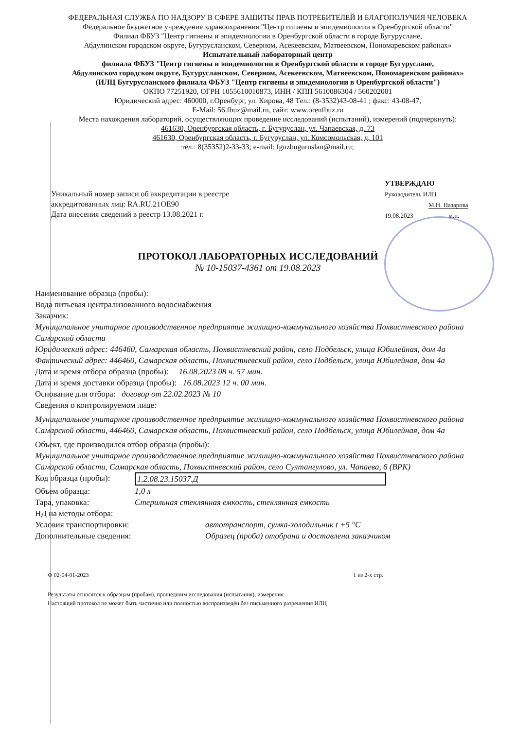ФЕДЕРАЛЬНАЯ СЛУЖБА ПО НАДЗОРУ В СФЕРЕ ЗАЩИТЫ ПРАВ ПОТРЕБИТЕЛЕЙ И БЛАГОПОЛУЧИЯ ЧЕЛОВЕКА
Федеральное бюджетное учреждение здравоохранения "Центр гигиены и эпидемиологии в Оренбургской области"
Филиал ФБУЗ "Центр гигиены и эпидемиологии в Оренбургской области в городе Бугуруслане,
Абдулинском городском округе, Бугурусланском, Северном, Асекеевском, Матвеевском, Пономаревском районах»
Испытательный лабораторный центр
филиала ФБУЗ "Центр гигиены и эпидемиологии в Оренбургской области в городе Бугуруслане,
Абдулинском городском округе, Бугурусланском, Северном, Асекеевском, Матвеевском, Пономаревском районах»
(ИЛЦ Бугурусланского филиала ФБУЗ "Центр гигиены и эпидемиологии в Оренбургской области")
ОКПО 77251920, ОГРН 1055610010873, ИНН / КПП 5610086304 / 560202001
Юридический адрес: 460000, г.Оренбург, ул. Кирова, 48 Тел.: (8-3532)43-08-41 ; факс: 43-08-47,
E-Mail: 56.fbuz@mail.ru, сайт: www.orenfbuz.ru
Места нахождения лабораторий, осуществляющих проведение исследований (испытаний), измерений (подчеркнуть):
461630, Оренбургская область, г. Бугуруслан, ул. Чапаевская, д. 73
461630, Оренбургская область, г. Бугуруслан, ул. Комсомольская, д. 101
тел.: 8(35352)2-33-33; e-mail: fguzbuguruslan@mail.ru;
Уникальный номер записи об аккредитации в реестре
аккредитованных лиц: RA.RU.21OE90
Дата внесения сведений в реестр 13.08.2021 г.
УТВЕРЖДАЮ
Руководитель ИЛЦ
М.Н. Назарова
19.08.2023 м.п.
ПРОТОКОЛ ЛАБОРАТОРНЫХ ИССЛЕДОВАНИЙ
№ 10-15037-4361 от 19.08.2023
Наименование образца (пробы):
Вода питьевая централизованного водоснабжения
Заказчик:
Муниципальное унитарное производственное предприятие жилищно-коммунального хозяйства Похвистневского района Самарской области
Юридический адрес: 446460, Самарская область, Похвистневский район, село Подбельск, улица Юбилейная, дом 4а
Фактический адрес: 446460, Самарская область, Похвистневский район, село Подбельск, улица Юбилейная, дом 4а
Дата и время отбора образца (пробы): 16.08.2023 08 ч. 57 мин.
Дата и время доставки образца (пробы): 16.08.2023 12 ч. 00 мин.
Основание для отбора: договор от 22.02.2023 № 10
Сведения о контролируемом лице:
Муниципальное унитарное производственное предприятие жилищно-коммунального хозяйства Похвистневского района Самарской области, 446460, Самарская область, Похвистневский район, село Подбельск, улица Юбилейная, дом 4а
Объект, где производился отбор образца (пробы):
Муниципальное унитарное производственное предприятие жилищно-коммунального хозяйства Похвистневского района Самарской области, Самарская область, Похвистневский район, село Султангулово, ул. Чапаева, 6 (ВРК)
Код образца (пробы): 1.2.08.23.15037.Д
Объем образца: 1,0 л
Тара, упаковка: Стерильная стеклянная емкость, стеклянная емкость
НД на методы отбора:
Условия транспортировки: автотранспорт, сумка-холодильник t +5 °С
Дополнительные сведения: Образец (проба) отобрана и доставлена заказчиком
Ф 02-04-01-2023 1 из 2-х стр.
Результаты относятся к образцам (пробам), прошедшим исследования (испытания), измерения
Настоящий протокол не может быть частично или полностью воспроизведён без письменного разрешения ИЛЦ